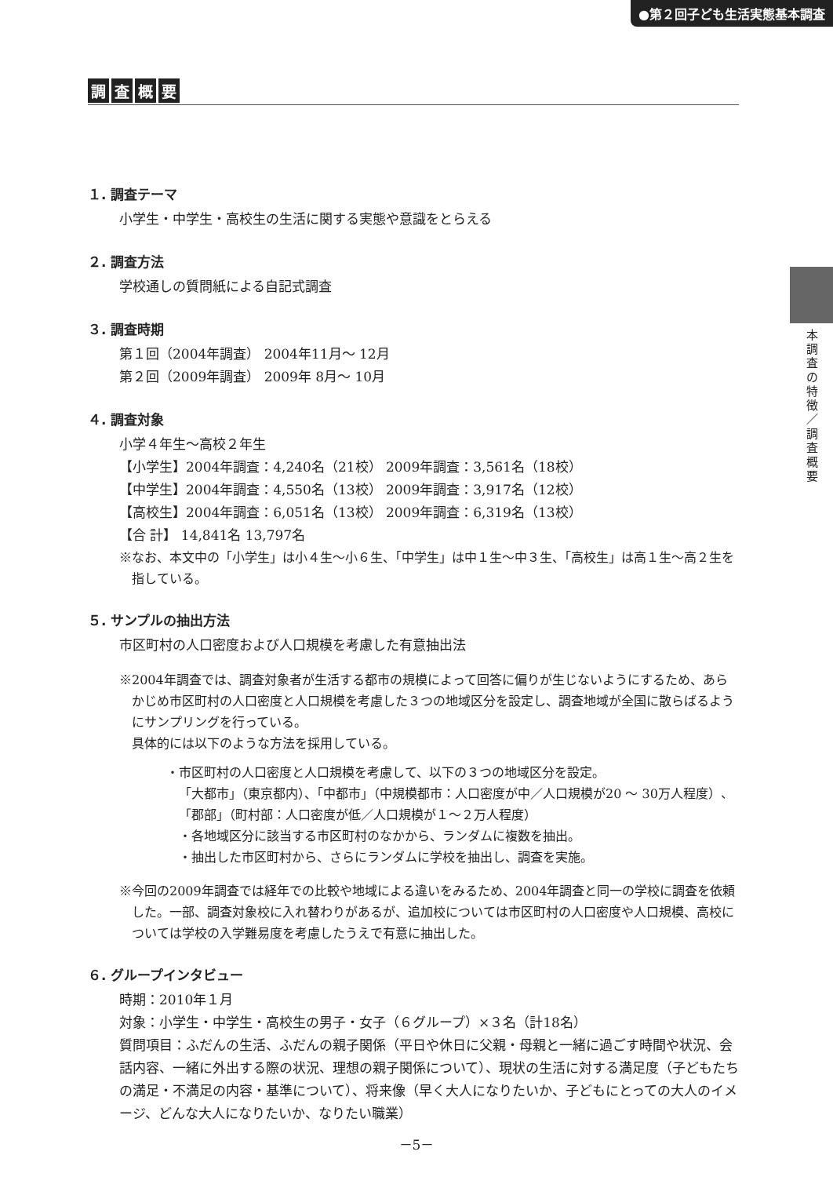●第２回子ども生活実態基本調査
本調査の特徴／調査概要
調査概要
１. 調査テーマ
小学生・中学生・高校生の生活に関する実態や意識をとらえる
２. 調査方法
学校通しの質問紙による自記式調査
３. 調査時期
第１回（2004年調査） 2004年11月～ 12月
第２回（2009年調査） 2009年 8月～ 10月
４. 調査対象
小学４年生～高校２年生
【小学生】2004年調査：4,240名（21校） 2009年調査：3,561名（18校）
【中学生】2004年調査：4,550名（13校） 2009年調査：3,917名（12校）
【高校生】2004年調査：6,051名（13校） 2009年調査：6,319名（13校）
【合 計】 14,841名 13,797名
※なお、本文中の「小学生」は小４生～小６生、「中学生」は中１生～中３生、「高校生」は高１生～高２生を指している。
５. サンプルの抽出方法
市区町村の人口密度および人口規模を考慮した有意抽出法
※2004年調査では、調査対象者が生活する都市の規模によって回答に偏りが生じないようにするため、あらかじめ市区町村の人口密度と人口規模を考慮した３つの地域区分を設定し、調査地域が全国に散らばるようにサンプリングを行っている。
具体的には以下のような方法を採用している。
・市区町村の人口密度と人口規模を考慮して、以下の３つの地域区分を設定。
「大都市」（東京都内）、「中都市」（中規模都市：人口密度が中／人口規模が20 ～ 30万人程度）、「郡部」（町村部：人口密度が低／人口規模が１～２万人程度）
・各地域区分に該当する市区町村のなかから、ランダムに複数を抽出。
・抽出した市区町村から、さらにランダムに学校を抽出し、調査を実施。
※今回の2009年調査では経年での比較や地域による違いをみるため、2004年調査と同一の学校に調査を依頼した。一部、調査対象校に入れ替わりがあるが、追加校については市区町村の人口密度や人口規模、高校については学校の入学難易度を考慮したうえで有意に抽出した。
６. グループインタビュー
時期：2010年１月
対象：小学生・中学生・高校生の男子・女子（６グループ）×３名（計18名）
質問項目：ふだんの生活、ふだんの親子関係（平日や休日に父親・母親と一緒に過ごす時間や状況、会話内容、一緒に外出する際の状況、理想の親子関係について）、現状の生活に対する満足度（子どもたちの満足・不満足の内容・基準について）、将来像（早く大人になりたいか、子どもにとっての大人のイメージ、どんな大人になりたいか、なりたい職業）
－5－